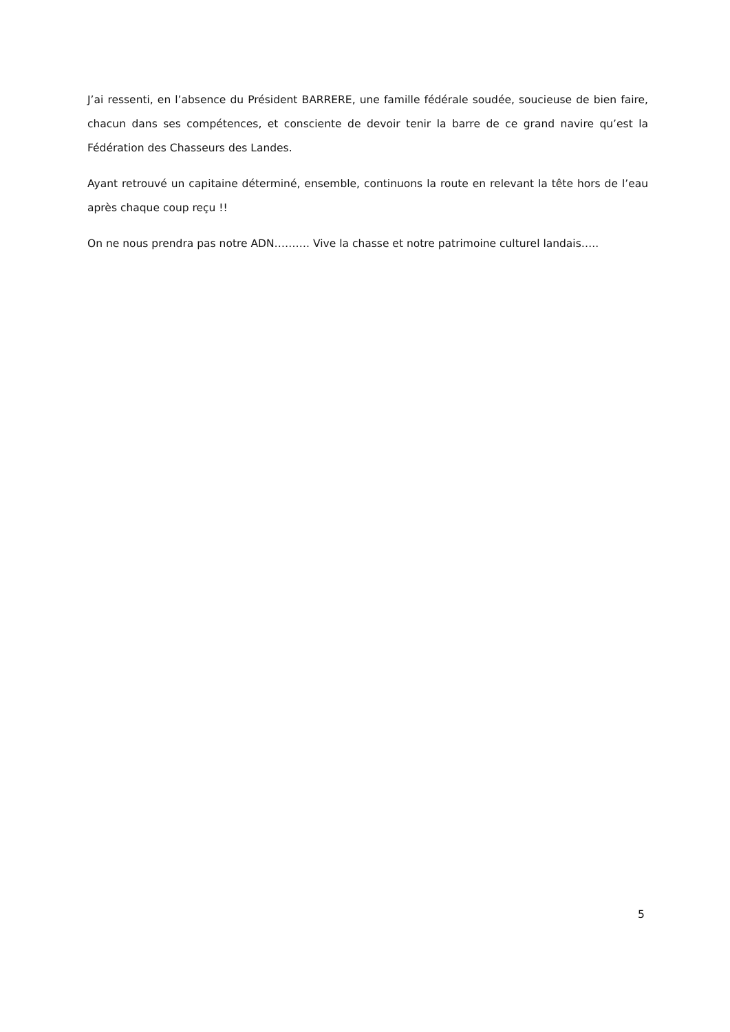J’ai ressenti, en l’absence du Président BARRERE, une famille fédérale soudée, soucieuse de bien faire, chacun dans ses compétences, et consciente de devoir tenir la barre de ce grand navire qu’est la Fédération des Chasseurs des Landes.
Ayant retrouvé un capitaine déterminé, ensemble, continuons la route en relevant la tête hors de l’eau après chaque coup reçu !!
On ne nous prendra pas notre ADN………. Vive la chasse et notre patrimoine culturel landais…..
5